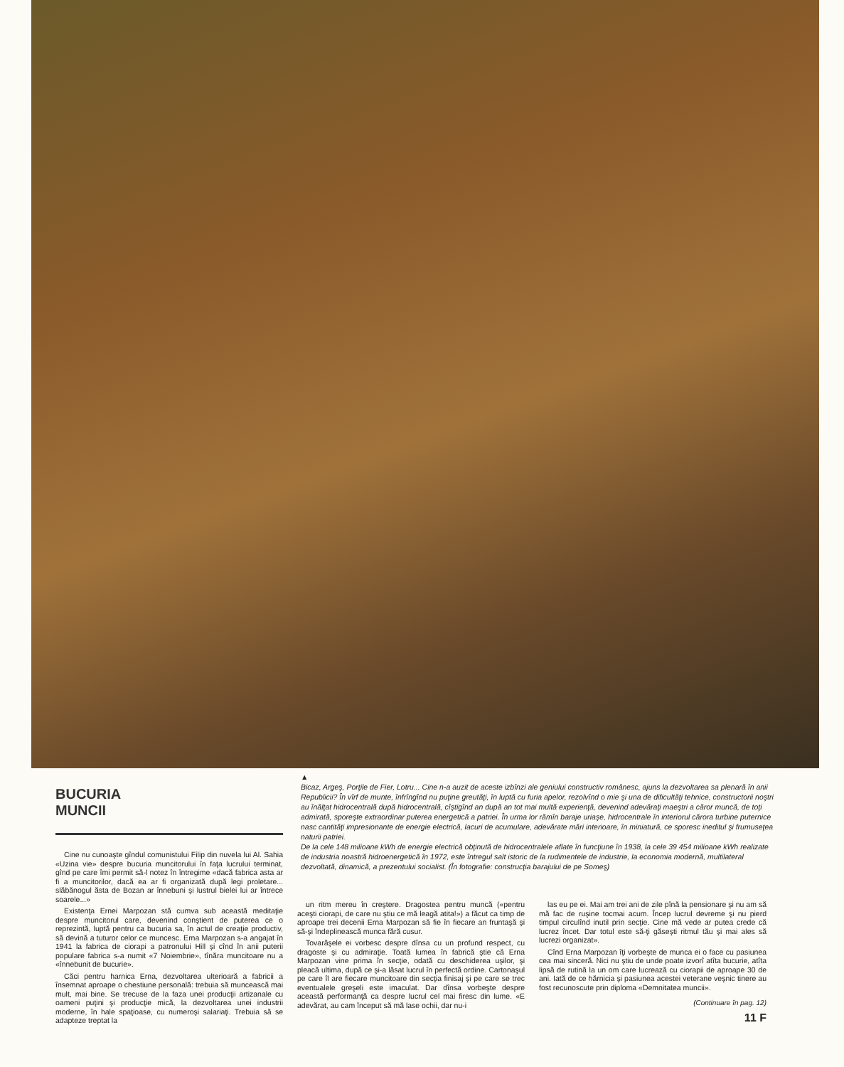BUCURIA
MUNCII
▲
Bicaz, Argeş, Porţile de Fier, Lotru... Cine n-a auzit de aceste izbînzi ale geniului constructiv românesc, ajuns la dezvoltarea sa plenară în anii Republicii? În vîrf de munte, înfrîngînd nu puţine greutăţi, în luptă cu furia apelor, rezolvînd o mie şi una de dificultăţi tehnice, constructorii noştri au înălţat hidrocentrală după hidrocentrală, cîştigînd an după an tot mai multă experienţă, devenind adevăraţi maeştri a căror muncă, de toţi admirată, sporeşte extraordinar puterea energetică a patriei. În urma lor rămîn baraje uriaşe, hidrocentrale în interiorul cărora turbine puternice nasc cantităţi impresionante de energie electrică, lacuri de acumulare, adevărate mări interioare, în miniatură, ce sporesc ineditul şi frumuseţea naturii patriei.
De la cele 148 milioane kWh de energie electrică obţinută de hidrocentralele aflate în funcţiune în 1938, la cele 39 454 milioane kWh realizate de industria noastră hidroenergetică în 1972, este întregul salt istoric de la rudimentele de industrie, la economia modernă, multilateral dezvoltată, dinamică, a prezentului socialist. (În fotografie: construcţia barajului de pe Someş)
Cine nu cunoaşte gîndul comunistului Filip din nuvela lui Al. Sahia «Uzina vie» despre bucuria muncitorului în faţa lucrului terminat, gînd pe care îmi permit să-l notez în întregime «dacă fabrica asta ar fi a muncitorilor, dacă ea ar fi organizată după legi proletare... slăbănogul ăsta de Bozan ar înnebuni şi lustrul bielei lui ar întrece soarele...»
Existenţa Ernei Marpozan stă cumva sub această meditaţie despre muncitorul care, devenind conştient de puterea ce o reprezintă, luptă pentru ca bucuria sa, în actul de creaţie productiv, să devină a tuturor celor ce muncesc. Erna Marpozan s-a angajat în 1941 la fabrica de ciorapi a patronului Hill şi cînd în anii puterii populare fabrica s-a numit «7 Noiembrie», tînăra muncitoare nu a «înnebunit de bucurie».
Căci pentru harnica Erna, dezvoltarea ulterioară a fabricii a însemnat aproape o chestiune personală: trebuia să muncească mai mult, mai bine. Se trecuse de la faza unei producţii artizanale cu oameni puţini şi producţie mică, la dezvoltarea unei industrii moderne, în hale spaţioase, cu numeroşi salariaţi. Trebuia să se adapteze treptat la
un ritm mereu în creştere. Dragostea pentru muncă («pentru aceşti ciorapi, de care nu ştiu ce mă leagă atita!») a făcut ca timp de aproape trei decenii Erna Marpozan să fie în fiecare an fruntaşă şi să-şi îndeplinească munca fără cusur.
Tovarăşele ei vorbesc despre dînsa cu un profund respect, cu dragoste şi cu admiraţie. Toată lumea în fabrică ştie că Erna Marpozan vine prima în secţie, odată cu deschiderea uşilor, şi pleacă ultima, după ce şi-a lăsat lucrul în perfectă ordine. Cartonaşul pe care îl are fiecare muncitoare din secţia finisaj şi pe care se trec eventualele greşeli este imaculat. Dar dînsa vorbeşte despre această performanţă ca despre lucrul cel mai firesc din lume. «E adevărat, au cam început să mă lase ochii, dar nu-i
las eu pe ei. Mai am trei ani de zile pînă la pensionare şi nu am să mă fac de ruşine tocmai acum. Încep lucrul devreme şi nu pierd timpul circulînd inutil prin secţie. Cine mă vede ar putea crede că lucrez încet. Dar totul este să-ţi găseşti ritmul tău şi mai ales să lucrezi organizat».
Cînd Erna Marpozan îţi vorbeşte de munca ei o face cu pasiunea cea mai sinceră. Nici nu ştiu de unde poate izvorî atîta bucurie, atîta lipsă de rutină la un om care lucrează cu ciorapii de aproape 30 de ani. Iată de ce hărnicia şi pasiunea acestei veterane veşnic tinere au fost recunoscute prin diploma «Demnitatea muncii».
(Continuare în pag. 12)
11 F